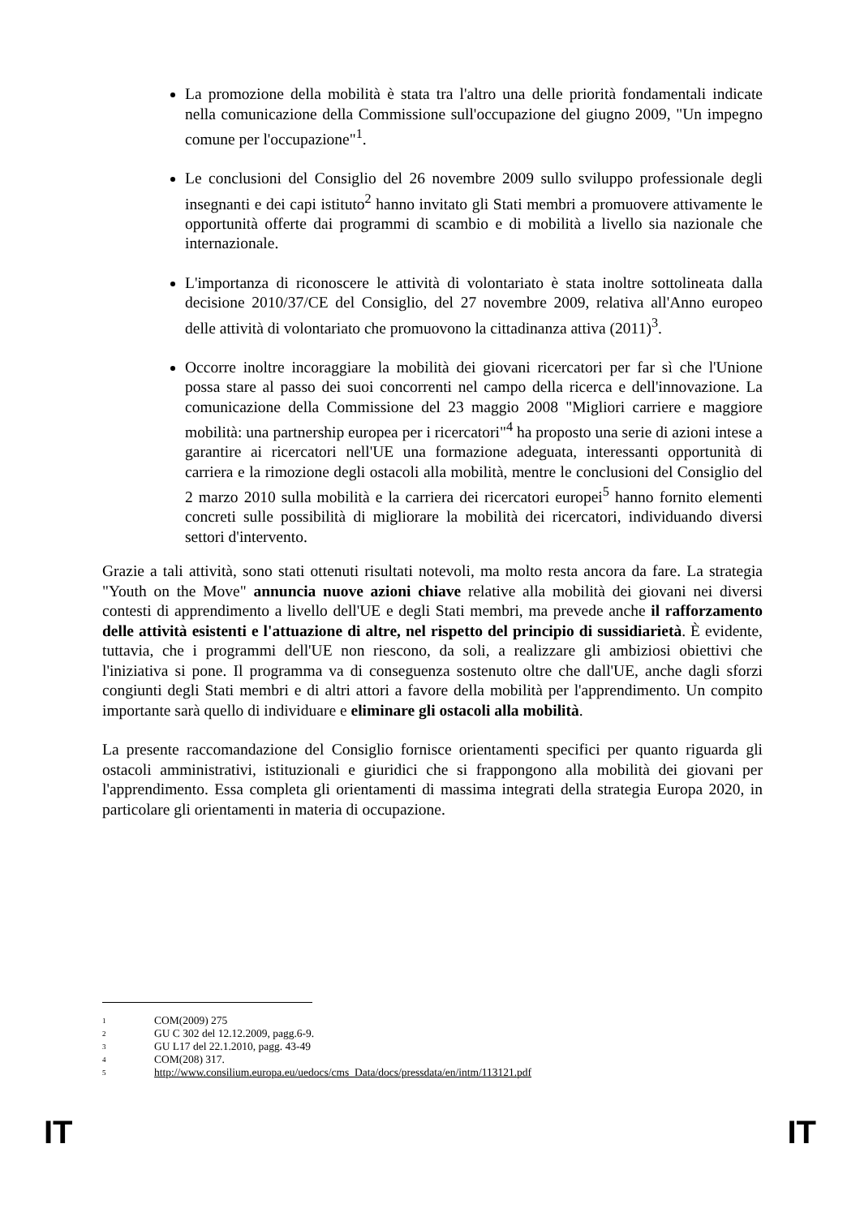La promozione della mobilità è stata tra l'altro una delle priorità fondamentali indicate nella comunicazione della Commissione sull'occupazione del giugno 2009, "Un impegno comune per l'occupazione"<sup>1</sup>.
Le conclusioni del Consiglio del 26 novembre 2009 sullo sviluppo professionale degli insegnanti e dei capi istituto<sup>2</sup> hanno invitato gli Stati membri a promuovere attivamente le opportunità offerte dai programmi di scambio e di mobilità a livello sia nazionale che internazionale.
L'importanza di riconoscere le attività di volontariato è stata inoltre sottolineata dalla decisione 2010/37/CE del Consiglio, del 27 novembre 2009, relativa all'Anno europeo delle attività di volontariato che promuovono la cittadinanza attiva (2011)<sup>3</sup>.
Occorre inoltre incoraggiare la mobilità dei giovani ricercatori per far sì che l'Unione possa stare al passo dei suoi concorrenti nel campo della ricerca e dell'innovazione. La comunicazione della Commissione del 23 maggio 2008 "Migliori carriere e maggiore mobilità: una partnership europea per i ricercatori"<sup>4</sup> ha proposto una serie di azioni intese a garantire ai ricercatori nell'UE una formazione adeguata, interessanti opportunità di carriera e la rimozione degli ostacoli alla mobilità, mentre le conclusioni del Consiglio del 2 marzo 2010 sulla mobilità e la carriera dei ricercatori europei<sup>5</sup> hanno fornito elementi concreti sulle possibilità di migliorare la mobilità dei ricercatori, individuando diversi settori d'intervento.
Grazie a tali attività, sono stati ottenuti risultati notevoli, ma molto resta ancora da fare. La strategia "Youth on the Move" annuncia nuove azioni chiave relative alla mobilità dei giovani nei diversi contesti di apprendimento a livello dell'UE e degli Stati membri, ma prevede anche il rafforzamento delle attività esistenti e l'attuazione di altre, nel rispetto del principio di sussidiarietà. È evidente, tuttavia, che i programmi dell'UE non riescono, da soli, a realizzare gli ambiziosi obiettivi che l'iniziativa si pone. Il programma va di conseguenza sostenuto oltre che dall'UE, anche dagli sforzi congiunti degli Stati membri e di altri attori a favore della mobilità per l'apprendimento. Un compito importante sarà quello di individuare e eliminare gli ostacoli alla mobilità.
La presente raccomandazione del Consiglio fornisce orientamenti specifici per quanto riguarda gli ostacoli amministrativi, istituzionali e giuridici che si frappongono alla mobilità dei giovani per l'apprendimento. Essa completa gli orientamenti di massima integrati della strategia Europa 2020, in particolare gli orientamenti in materia di occupazione.
1 COM(2009) 275
2 GU C 302 del 12.12.2009, pagg.6-9.
3 GU L17 del 22.1.2010, pagg. 43-49
4 COM(208) 317.
5 http://www.consilium.europa.eu/uedocs/cms_Data/docs/pressdata/en/intm/113121.pdf
IT IT